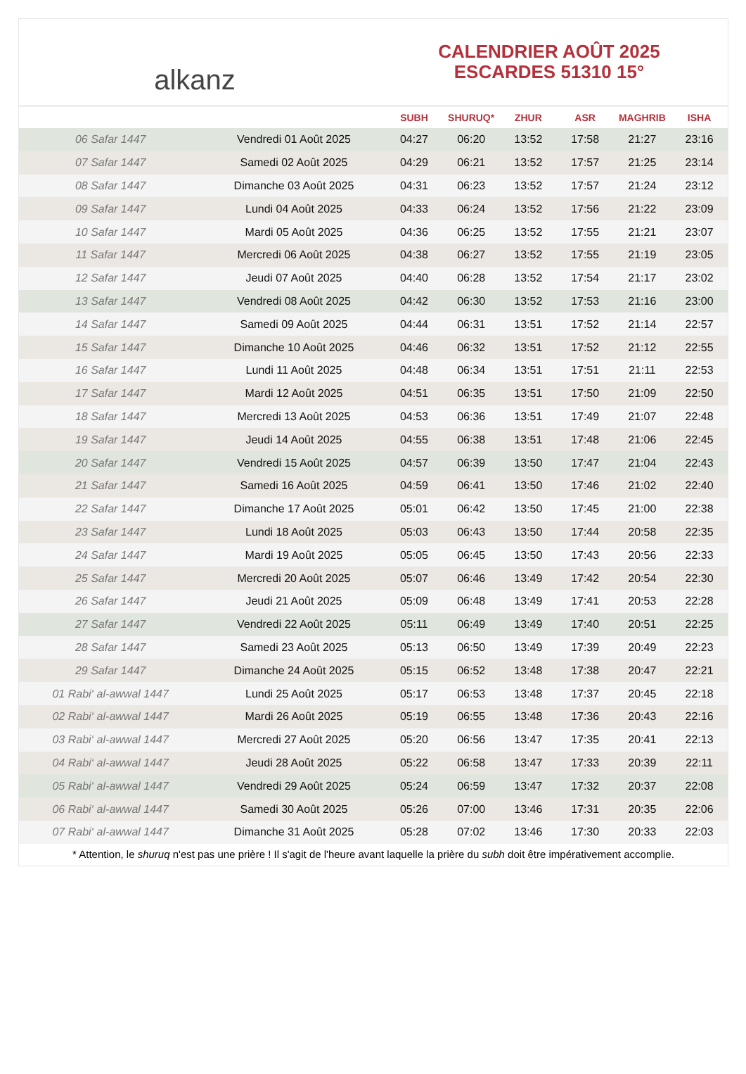alkanz
CALENDRIER AOÛT 2025
ESCARDES 51310 15°
| | | SUBH | SHURUQ* | ZHUR | ASR | MAGHRIB | ISHA |
| --- | --- | --- | --- | --- | --- | --- | --- |
| 06 Safar 1447 | Vendredi 01 Août 2025 | 04:27 | 06:20 | 13:52 | 17:58 | 21:27 | 23:16 |
| 07 Safar 1447 | Samedi 02 Août 2025 | 04:29 | 06:21 | 13:52 | 17:57 | 21:25 | 23:14 |
| 08 Safar 1447 | Dimanche 03 Août 2025 | 04:31 | 06:23 | 13:52 | 17:57 | 21:24 | 23:12 |
| 09 Safar 1447 | Lundi 04 Août 2025 | 04:33 | 06:24 | 13:52 | 17:56 | 21:22 | 23:09 |
| 10 Safar 1447 | Mardi 05 Août 2025 | 04:36 | 06:25 | 13:52 | 17:55 | 21:21 | 23:07 |
| 11 Safar 1447 | Mercredi 06 Août 2025 | 04:38 | 06:27 | 13:52 | 17:55 | 21:19 | 23:05 |
| 12 Safar 1447 | Jeudi 07 Août 2025 | 04:40 | 06:28 | 13:52 | 17:54 | 21:17 | 23:02 |
| 13 Safar 1447 | Vendredi 08 Août 2025 | 04:42 | 06:30 | 13:52 | 17:53 | 21:16 | 23:00 |
| 14 Safar 1447 | Samedi 09 Août 2025 | 04:44 | 06:31 | 13:51 | 17:52 | 21:14 | 22:57 |
| 15 Safar 1447 | Dimanche 10 Août 2025 | 04:46 | 06:32 | 13:51 | 17:52 | 21:12 | 22:55 |
| 16 Safar 1447 | Lundi 11 Août 2025 | 04:48 | 06:34 | 13:51 | 17:51 | 21:11 | 22:53 |
| 17 Safar 1447 | Mardi 12 Août 2025 | 04:51 | 06:35 | 13:51 | 17:50 | 21:09 | 22:50 |
| 18 Safar 1447 | Mercredi 13 Août 2025 | 04:53 | 06:36 | 13:51 | 17:49 | 21:07 | 22:48 |
| 19 Safar 1447 | Jeudi 14 Août 2025 | 04:55 | 06:38 | 13:51 | 17:48 | 21:06 | 22:45 |
| 20 Safar 1447 | Vendredi 15 Août 2025 | 04:57 | 06:39 | 13:50 | 17:47 | 21:04 | 22:43 |
| 21 Safar 1447 | Samedi 16 Août 2025 | 04:59 | 06:41 | 13:50 | 17:46 | 21:02 | 22:40 |
| 22 Safar 1447 | Dimanche 17 Août 2025 | 05:01 | 06:42 | 13:50 | 17:45 | 21:00 | 22:38 |
| 23 Safar 1447 | Lundi 18 Août 2025 | 05:03 | 06:43 | 13:50 | 17:44 | 20:58 | 22:35 |
| 24 Safar 1447 | Mardi 19 Août 2025 | 05:05 | 06:45 | 13:50 | 17:43 | 20:56 | 22:33 |
| 25 Safar 1447 | Mercredi 20 Août 2025 | 05:07 | 06:46 | 13:49 | 17:42 | 20:54 | 22:30 |
| 26 Safar 1447 | Jeudi 21 Août 2025 | 05:09 | 06:48 | 13:49 | 17:41 | 20:53 | 22:28 |
| 27 Safar 1447 | Vendredi 22 Août 2025 | 05:11 | 06:49 | 13:49 | 17:40 | 20:51 | 22:25 |
| 28 Safar 1447 | Samedi 23 Août 2025 | 05:13 | 06:50 | 13:49 | 17:39 | 20:49 | 22:23 |
| 29 Safar 1447 | Dimanche 24 Août 2025 | 05:15 | 06:52 | 13:48 | 17:38 | 20:47 | 22:21 |
| 01 Rabi‘ al-awwal 1447 | Lundi 25 Août 2025 | 05:17 | 06:53 | 13:48 | 17:37 | 20:45 | 22:18 |
| 02 Rabi‘ al-awwal 1447 | Mardi 26 Août 2025 | 05:19 | 06:55 | 13:48 | 17:36 | 20:43 | 22:16 |
| 03 Rabi‘ al-awwal 1447 | Mercredi 27 Août 2025 | 05:20 | 06:56 | 13:47 | 17:35 | 20:41 | 22:13 |
| 04 Rabi‘ al-awwal 1447 | Jeudi 28 Août 2025 | 05:22 | 06:58 | 13:47 | 17:33 | 20:39 | 22:11 |
| 05 Rabi‘ al-awwal 1447 | Vendredi 29 Août 2025 | 05:24 | 06:59 | 13:47 | 17:32 | 20:37 | 22:08 |
| 06 Rabi‘ al-awwal 1447 | Samedi 30 Août 2025 | 05:26 | 07:00 | 13:46 | 17:31 | 20:35 | 22:06 |
| 07 Rabi‘ al-awwal 1447 | Dimanche 31 Août 2025 | 05:28 | 07:02 | 13:46 | 17:30 | 20:33 | 22:03 |
* Attention, le shuruq n'est pas une prière ! Il s'agit de l'heure avant laquelle la prière du subh doit être impérativement accomplie.